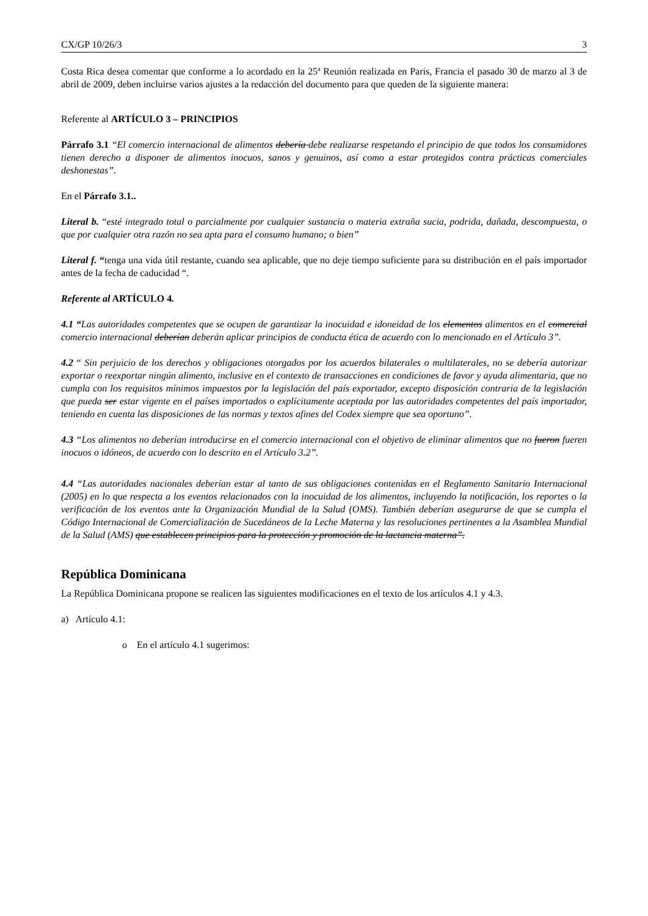CX/GP 10/26/3 3
Costa Rica desea comentar que conforme a lo acordado en la 25ª Reunión realizada en Paris, Francia el pasado 30 de marzo al 3 de abril de 2009, deben incluirse varios ajustes a la redacción del documento para que queden de la siguiente manera:
Referente al ARTÍCULO 3 – PRINCIPIOS
Párrafo 3.1 “El comercio internacional de alimentos debería debe realizarse respetando el principio de que todos los consumidores tienen derecho a disponer de alimentos inocuos, sanos y genuinos, así como a estar protegidos contra prácticas comerciales deshonestas”.
En el Párrafo 3.1..
Literal b. “esté integrado total o parcialmente por cualquier sustancia o materia extraña sucia, podrida, dañada, descompuesta, o que por cualquier otra razón no sea apta para el consumo humano; o bien”
Literal f. “tenga una vida útil restante, cuando sea aplicable, que no deje tiempo suficiente para su distribución en el país importador antes de la fecha de caducidad “.
Referente al ARTÍCULO 4.
4.1 “Las autoridades competentes que se ocupen de garantizar la inocuidad e idoneidad de los elementos alimentos en el comercial comercio internacional deberían deberán aplicar principios de conducta ética de acuerdo con lo mencionado en el Artículo 3”.
4.2 “ Sin perjuicio de los derechos y obligaciones otorgados por los acuerdos bilaterales o multilaterales, no se debería autorizar exportar o reexportar ningún alimento, inclusive en el contexto de transacciones en condiciones de favor y ayuda alimentaria, que no cumpla con los requisitos mínimos impuestos por la legislación del país exportador, excepto disposición contraria de la legislación que pueda ser estar vigente en el países importados o explícitamente aceptada por las autoridades competentes del país importador, teniendo en cuenta las disposiciones de las normas y textos afines del Codex siempre que sea oportuno”.
4.3 “Los alimentos no deberían introducirse en el comercio internacional con el objetivo de eliminar alimentos que no fueron fueren inocuos o idóneos, de acuerdo con lo descrito en el Artículo 3.2”.
4.4 “Las autoridades nacionales deberían estar al tanto de sus obligaciones contenidas en el Reglamento Sanitario Internacional (2005) en lo que respecta a los eventos relacionados con la inocuidad de los alimentos, incluyendo la notificación, los reportes o la verificación de los eventos ante la Organización Mundial de la Salud (OMS). También deberían asegurarse de que se cumpla el Código Internacional de Comercialización de Sucedáneos de la Leche Materna y las resoluciones pertinentes a la Asamblea Mundial de la Salud (AMS) que establecen principios para la protección y promoción de la lactancia materna”.
República Dominicana
La República Dominicana propone se realicen las siguientes modificaciones en el texto de los artículos 4.1 y 4.3.
a) Artículo 4.1:
o En el artículo 4.1 sugerimos: